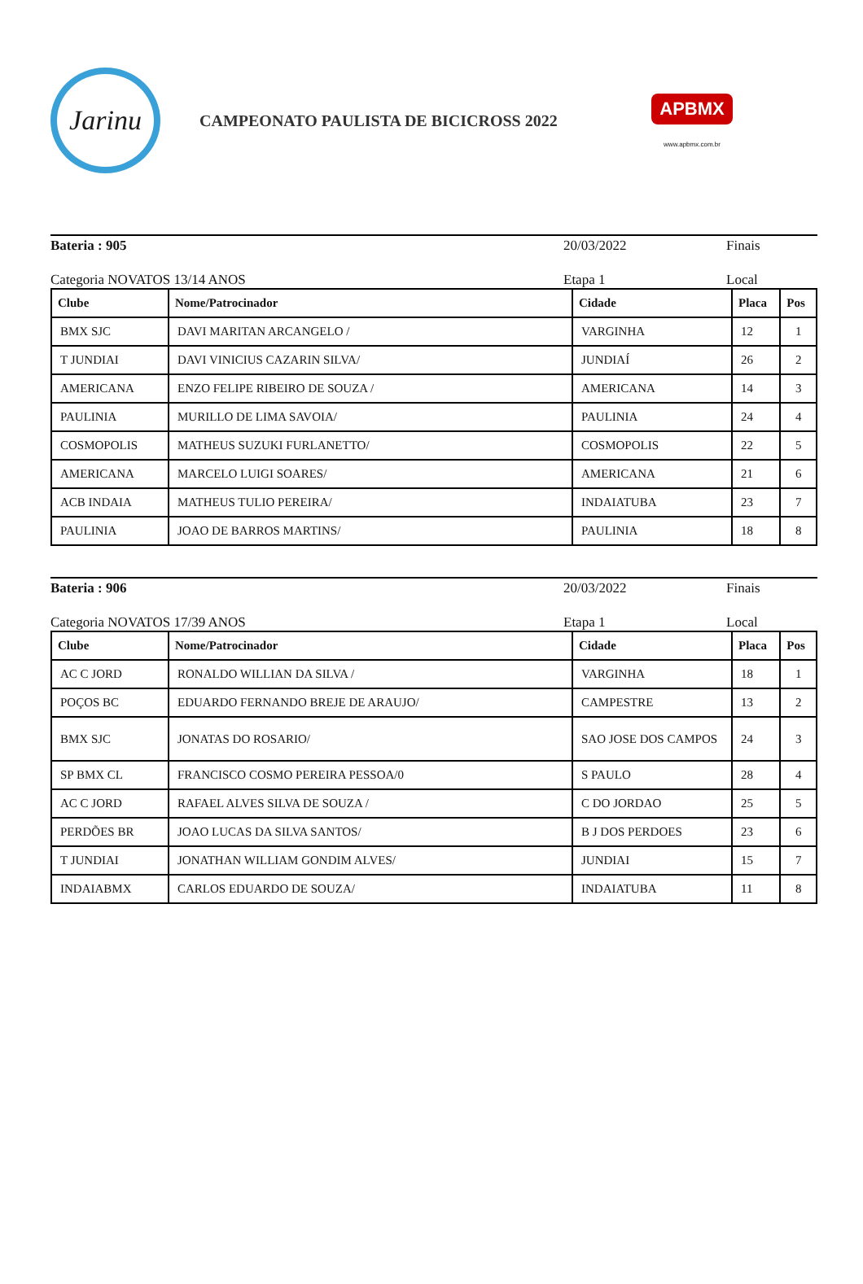Jarinu
CAMPEONATO PAULISTA DE BICICROSS 2022
APBMX
www.apbmx.com.br
Bateria : 905 20/03/2022 Finais
Categoria NOVATOS 13/14 ANOS Etapa 1 Local
| Clube | Nome/Patrocinador | Cidade | Placa | Pos |
| --- | --- | --- | --- | --- |
| BMX SJC | DAVI MARITAN ARCANGELO / | VARGINHA | 12 | 1 |
| T JUNDIAI | DAVI VINICIUS CAZARIN SILVA/ | JUNDIAÍ | 26 | 2 |
| AMERICANA | ENZO FELIPE RIBEIRO DE SOUZA / | AMERICANA | 14 | 3 |
| PAULINIA | MURILLO DE LIMA SAVOIA/ | PAULINIA | 24 | 4 |
| COSMOPOLIS | MATHEUS SUZUKI FURLANETTO/ | COSMOPOLIS | 22 | 5 |
| AMERICANA | MARCELO LUIGI SOARES/ | AMERICANA | 21 | 6 |
| ACB INDAIA | MATHEUS TULIO PEREIRA/ | INDAIATUBA | 23 | 7 |
| PAULINIA | JOAO DE BARROS MARTINS/ | PAULINIA | 18 | 8 |
Bateria : 906 20/03/2022 Finais
Categoria NOVATOS 17/39 ANOS Etapa 1 Local
| Clube | Nome/Patrocinador | Cidade | Placa | Pos |
| --- | --- | --- | --- | --- |
| AC C JORD | RONALDO WILLIAN DA SILVA / | VARGINHA | 18 | 1 |
| POÇOS BC | EDUARDO FERNANDO BREJE DE ARAUJO/ | CAMPESTRE | 13 | 2 |
| BMX SJC | JONATAS DO ROSARIO/ | SAO JOSE DOS CAMPOS | 24 | 3 |
| SP BMX CL | FRANCISCO COSMO PEREIRA PESSOA/0 | S PAULO | 28 | 4 |
| AC C JORD | RAFAEL ALVES SILVA DE SOUZA / | C DO JORDAO | 25 | 5 |
| PERDÕES BR | JOAO LUCAS DA SILVA SANTOS/ | B J DOS PERDOES | 23 | 6 |
| T JUNDIAI | JONATHAN WILLIAM GONDIM ALVES/ | JUNDIAI | 15 | 7 |
| INDAIABMX | CARLOS EDUARDO DE SOUZA/ | INDAIATUBA | 11 | 8 |